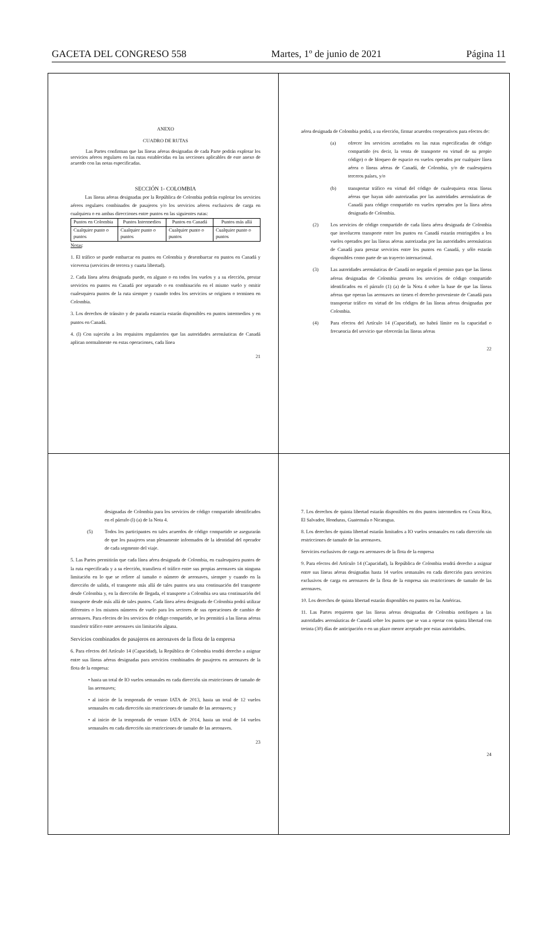GACETA DEL CONGRESO 558 Martes, 1º de junio de 2021 Página 11
ANEXO
CUADRO DE RUTAS
Las Partes confirman que las líneas aéreas designadas de cada Parte podrán explotar los servicios aéreos regulares en las rutas establecidas en las secciones aplicables de este anexo de acuerdo con las notas especificadas.
SECCIÓN 1- COLOMBIA
Las líneas aéreas designadas por la República de Colombia podrán explotar los servicios aéreos regulares combinados de pasajeros y/o los servicios aéreos exclusivos de carga en cualquiera o en ambas direcciones entre puntos en las siguientes rutas:
| Puntos en Colombia | Puntos Intermedios | Puntos en Canadá | Puntos más allá |
| Cualquier punto o puntos | Cualquier punto o puntos | Cualquier punto o puntos | Cualquier punto o puntos |
Notas:
1. El tráfico se puede embarcar en puntos en Colombia y desembarcar en puntos en Canadá y viceversa (servicios de tercera y cuarta libertad).
2. Cada línea aérea designada puede, en alguno o en todos los vuelos y a su elección, prestar servicios en puntos en Canadá por separado o en combinación en el mismo vuelo y omitir cualesquiera puntos de la ruta siempre y cuando todos los servicios se originen o terminen en Colombia.
3. Los derechos de tránsito y de parada estancia estarán disponibles en puntos intermedios y en puntos en Canadá.
4. (l) Con sujeción a los requisitos regulatorios que las autoridades aeronáuticas de Canadá aplican normalmente en estas operaciones, cada línea
21
aérea designada de Colombia podrá, a su elección, firmar acuerdos cooperativos para efectos de:
(a) ofrecer los servicios acordados en las rutas especificadas de código compartido (es decir, la venta de transporte en virtud de su propio código) o de bloqueo de espacio en vuelos operados por cualquier línea aérea o líneas aéreas de Canadá, de Colombia, y/o de cualesquiera terceros países, y/o
(b) transportar tráfico en virtud del código de cualesquiera otras líneas aéreas que hayan sido autorizadas por las autoridades aeronáuticas de Canadá para código compartido en vuelos operados por la línea aérea designada de Colombia.
(2) Los servicios de código compartido de cada línea aérea designada de Colombia que involucren transporte entre los puntos en Canadá estarán restringidos a los vuelos operados por las líneas aéreas autorizadas por las autoridades aeronáuticas de Canadá para prestar servicios entre los puntos en Canadá, y sólo estarán disponibles como parte de un trayecto internacional.
(3) Las autoridades aeronáuticas de Canadá no negarán el permiso para que las líneas aéreas designadas de Colombia presten los servicios de código compartido identificados en el párrafo (1) (a) de la Nota 4 sobre la base de que las líneas aéreas que operan las aeronaves no tienen el derecho proveniente de Canadá para transportar tráfico en virtud de los códigos de las líneas aéreas designadas por Colombia.
(4) Para efectos del Artículo 14 (Capacidad), no habrá límite en la capacidad o frecuencia del servicio que ofrecerán las líneas aéreas
22
designadas de Colombia para los servicios de código compartido identificados en el párrafo (l) (a) de la Nota 4.
(5) Todos los participantes en tales acuerdos de código compartido se asegurarán de que los pasajeros sean plenamente informados de la identidad del operador de cada segmento del viaje.
5. Las Partes permitirán que cada línea aérea designada de Colombia, en cualesquiera puntos de la ruta especificada y a su elección, transfiera el tráfico entre sus propias aeronaves sin ninguna limitación en lo que se refiere al tamaño o número de aeronaves, siempre y cuando en la dirección de salida, el transporte más allá de tales puntos sea una continuación del transporte desde Colombia y, en la dirección de llegada, el transporte a Colombia sea una continuación del transporte desde más allá de tales puntos. Cada línea aérea designada de Colombia podrá utilizar diferentes o los mismos números de vuelo para los sectores de sus operaciones de cambio de aeronaves. Para efectos de los servicios de código compartido, se les permitirá a las líneas aéreas transferir tráfico entre aeronaves sin limitación alguna.
Servicios combinados de pasajeros en aeronaves de la flota de la empresa
6. Para efectos del Artículo 14 (Capacidad), la República de Colombia tendrá derecho a asignar entre sus líneas aéreas designadas para servicios combinados de pasajeros en aeronaves de la flota de la empresa:
• hasta un total de IO vuelos semanales en cada dirección sin restricciones de tamaño de las aeronaves;
• al inicio de la temporada de verano IATA de 2013, hasta un total de 12 vuelos semanales en cada dirección sin restricciones de tamaño de las aeronaves; y
• al inicio de la temporada de verano IATA de 2014, hasta un total de 14 vuelos semanales en cada dirección sin restricciones de tamaño de las aeronaves.
23
7. Los derechos de quinta libertad estarán disponibles en dos puntos intermedios en Costa Rica, El Salvador, Honduras, Guatemala o Nicaragua.
8. Los derechos de quinta libertad estarán limitados a IO vuelos semanales en cada dirección sin restricciones de tamaño de las aeronaves.
Servicios exclusivos de carga en aeronaves de la flota de la empresa
9. Para efectos del Artículo 14 (Capacidad), la República de Colombia tendrá derecho a asignar entre sus líneas aéreas designadas hasta 14 vuelos semanales en cada dirección para servicios exclusivos de carga en aeronaves de la flota de la empresa sin restricciones de tamaño de las aeronaves.
10. Los derechos de quinta libertad estarán disponibles en puntos en las Américas.
11. Las Partes requieren que las líneas aéreas designadas de Colombia notifiquen a las autoridades aeronáuticas de Canadá sobre los puntos que se van a operar con quinta libertad con treinta (30) días de anticipación o en un plazo menor aceptado por estas autoridades.
24